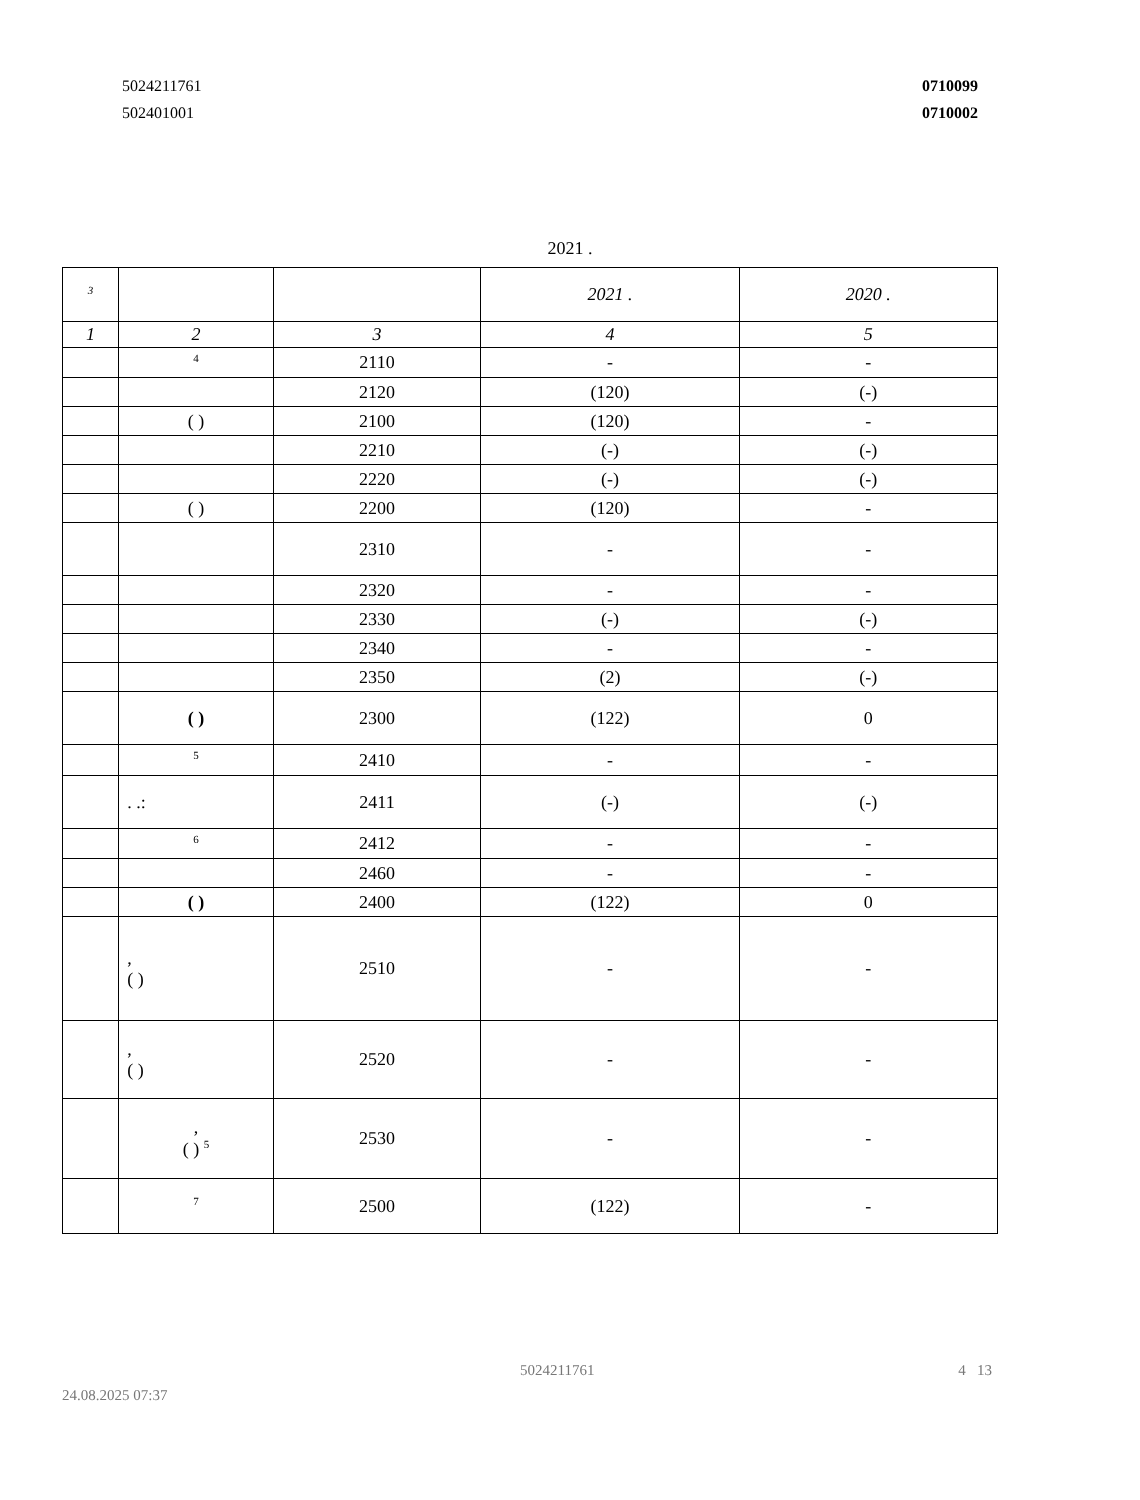0710099
0710002
5024211761
502401001
2021 .
| <sup>3</sup> | | | 2021 . | 2020 . |
| --- | --- | --- | --- | --- |
| 1 | 2 | 3 | 4 | 5 |
| | <sup>4</sup> | 2110 | - | - |
| | | 2120 | (120) | (-) |
| | ( ) | 2100 | (120) | - |
| | | 2210 | (-) | (-) |
| | | 2220 | (-) | (-) |
| | ( ) | 2200 | (120) | - |
| | | 2310 | - | - |
| | | 2320 | - | - |
| | | 2330 | (-) | (-) |
| | | 2340 | - | - |
| | | 2350 | (2) | (-) |
| | ( ) | 2300 | (122) | 0 |
| | <sup>5</sup> | 2410 | - | - |
| | . .: | 2411 | (-) | (-) |
| | <sup>6</sup> | 2412 | - | - |
| | | 2460 | - | - |
| | ( ) | 2400 | (122) | 0 |
| | , ( ) | 2510 | - | - |
| | , ( ) | 2520 | - | - |
| | , ( ) <sup>5</sup> | 2530 | - | - |
| | <sup>7</sup> | 2500 | (122) | - |
5024211761 4 13
24.08.2025 07:37